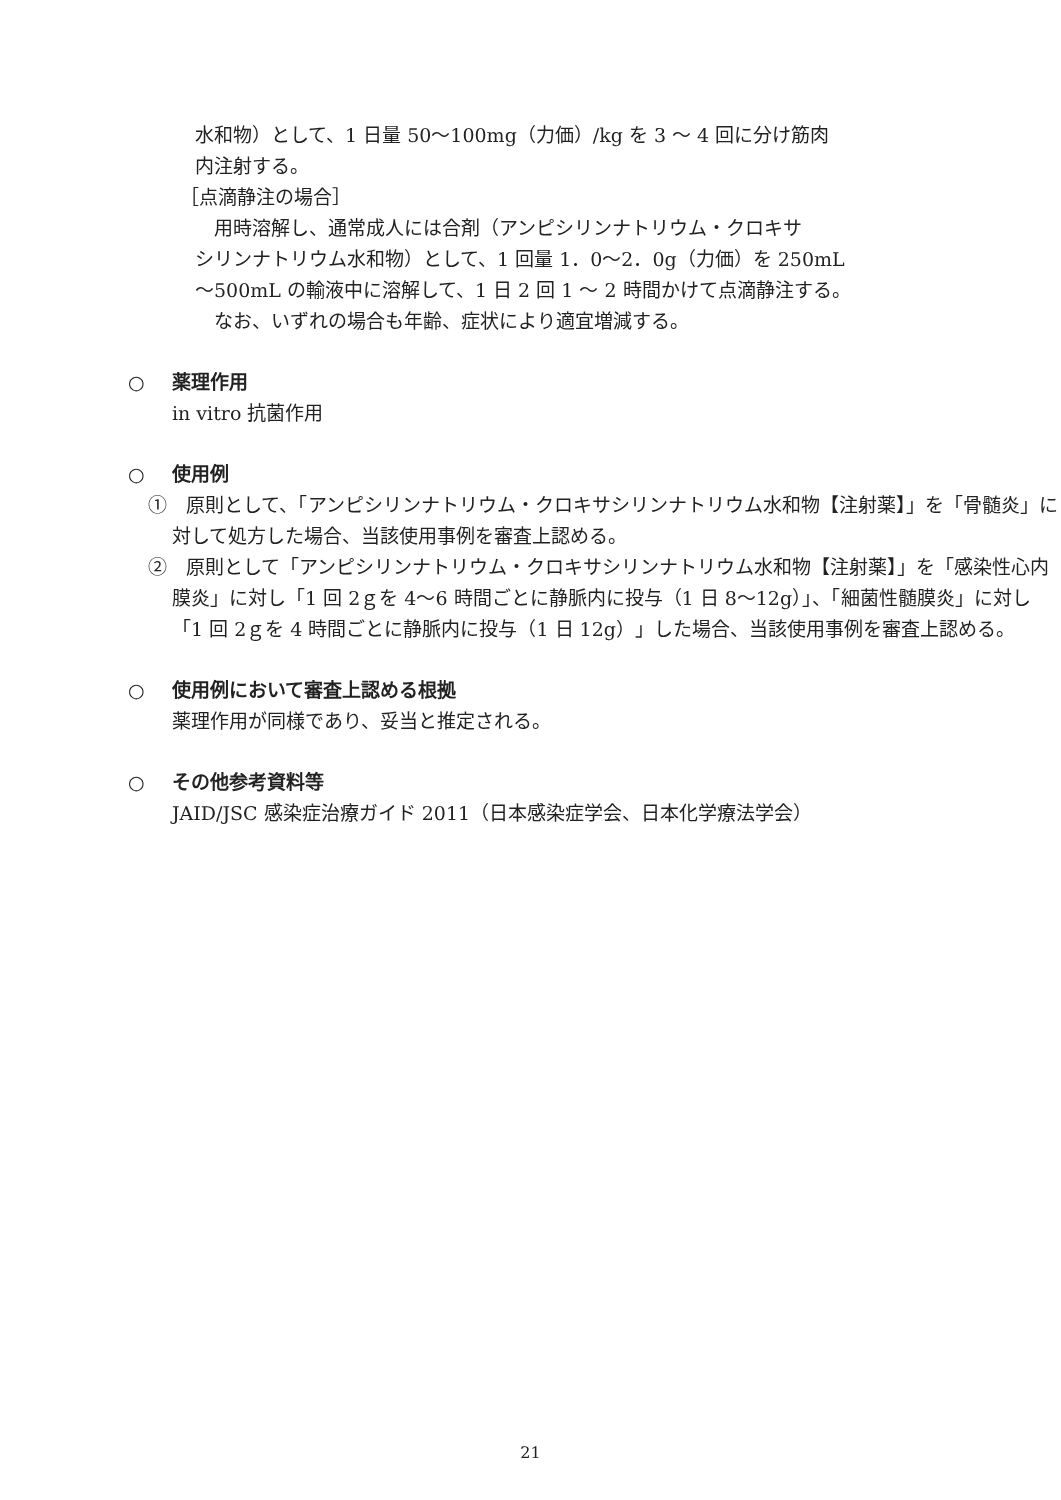水和物）として、1 日量 50〜100mg（力価）/kg を 3 〜 4 回に分け筋肉
内注射する。
［点滴静注の場合］
　用時溶解し、通常成人には合剤（アンピシリンナトリウム・クロキサ
シリンナトリウム水和物）として、1 回量 1．0〜2．0g（力価）を 250mL
〜500mL の輸液中に溶解して、1 日 2 回 1 〜 2 時間かけて点滴静注する。
　なお、いずれの場合も年齢、症状により適宜増減する。
○ 薬理作用
in vitro 抗菌作用
○ 使用例
①　原則として、「アンピシリンナトリウム・クロキサシリンナトリウム水和物【注射薬】」を「骨髄炎」に対して処方した場合、当該使用事例を審査上認める。
②　原則として「アンピシリンナトリウム・クロキサシリンナトリウム水和物【注射薬】」を「感染性心内膜炎」に対し「1 回 2ｇを 4〜6 時間ごとに静脈内に投与（1 日 8〜12g）」、「細菌性髄膜炎」に対し「1 回 2ｇを 4 時間ごとに静脈内に投与（1 日 12g）」した場合、当該使用事例を審査上認める。
○ 使用例において審査上認める根拠
薬理作用が同様であり、妥当と推定される。
○ その他参考資料等
JAID/JSC 感染症治療ガイド 2011（日本感染症学会、日本化学療法学会）
21